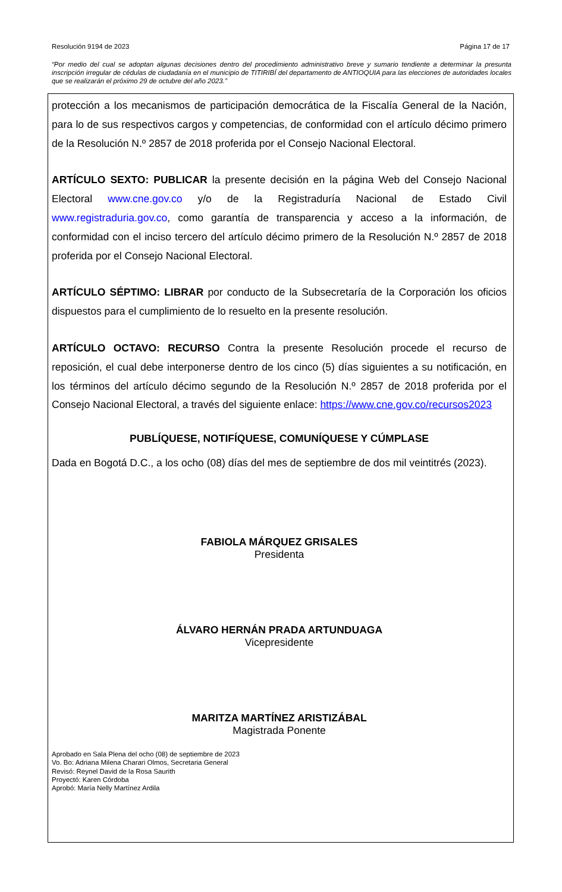Resolución 9194 de 2023 Página 17 de 17
“Por medio del cual se adoptan algunas decisiones dentro del procedimiento administrativo breve y sumario tendiente a determinar la presunta inscripción irregular de cédulas de ciudadanía en el municipio de TITIRIBÍ del departamento de ANTIOQUIA para las elecciones de autoridades locales que se realizarán el próximo 29 de octubre del año 2023.”
protección a los mecanismos de participación democrática de la Fiscalía General de la Nación, para lo de sus respectivos cargos y competencias, de conformidad con el artículo décimo primero de la Resolución N.º 2857 de 2018 proferida por el Consejo Nacional Electoral.
ARTÍCULO SEXTO: PUBLICAR la presente decisión en la página Web del Consejo Nacional Electoral www.cne.gov.co y/o de la Registraduría Nacional de Estado Civil www.registraduria.gov.co, como garantía de transparencia y acceso a la información, de conformidad con el inciso tercero del artículo décimo primero de la Resolución N.º 2857 de 2018 proferida por el Consejo Nacional Electoral.
ARTÍCULO SÉPTIMO: LIBRAR por conducto de la Subsecretaría de la Corporación los oficios dispuestos para el cumplimiento de lo resuelto en la presente resolución.
ARTÍCULO OCTAVO: RECURSO Contra la presente Resolución procede el recurso de reposición, el cual debe interponerse dentro de los cinco (5) días siguientes a su notificación, en los términos del artículo décimo segundo de la Resolución N.º 2857 de 2018 proferida por el Consejo Nacional Electoral, a través del siguiente enlace: https://www.cne.gov.co/recursos2023
PUBLÍQUESE, NOTIFÍQUESE, COMUNÍQUESE Y CÚMPLASE
Dada en Bogotá D.C., a los ocho (08) días del mes de septiembre de dos mil veintitrés (2023).
FABIOLA MÁRQUEZ GRISALES
Presidenta
ÁLVARO HERNÁN PRADA ARTUNDUAGA
Vicepresidente
MARITZA MARTÍNEZ ARISTIZÁBAL
Magistrada Ponente
Aprobado en Sala Plena del ocho (08) de septiembre de 2023
Vo. Bo: Adriana Milena Charari Olmos, Secretaria General
Revisó: Reynel David de la Rosa Saurith
Proyectó: Karen Córdoba
Aprobó: María Nelly Martínez Ardila